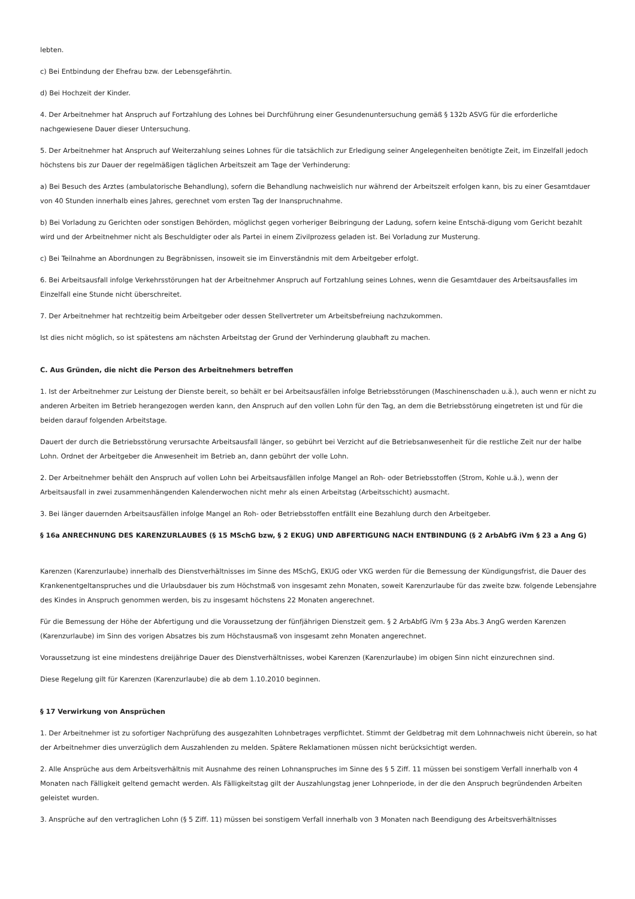lebten.
c) Bei Entbindung der Ehefrau bzw. der Lebensgefährtin.
d) Bei Hochzeit der Kinder.
4. Der Arbeitnehmer hat Anspruch auf Fortzahlung des Lohnes bei Durchführung einer Gesundenuntersuchung gemäß § 132b ASVG für die erforderliche nachgewiesene Dauer dieser Untersuchung.
5. Der Arbeitnehmer hat Anspruch auf Weiterzahlung seines Lohnes für die tatsächlich zur Erledigung seiner Angelegenheiten benötigte Zeit, im Einzelfall jedoch höchstens bis zur Dauer der regelmäßigen täglichen Arbeitszeit am Tage der Verhinderung:
a) Bei Besuch des Arztes (ambulatorische Behandlung), sofern die Behandlung nachweislich nur während der Arbeitszeit erfolgen kann, bis zu einer Gesamtdauer von 40 Stunden innerhalb eines Jahres, gerechnet vom ersten Tag der Inanspruchnahme.
b) Bei Vorladung zu Gerichten oder sonstigen Behörden, möglichst gegen vorheriger Beibringung der Ladung, sofern keine Entschä-digung vom Gericht bezahlt wird und der Arbeitnehmer nicht als Beschuldigter oder als Partei in einem Zivilprozess geladen ist. Bei Vorladung zur Musterung.
c) Bei Teilnahme an Abordnungen zu Begräbnissen, insoweit sie im Einverständnis mit dem Arbeitgeber erfolgt.
6. Bei Arbeitsausfall infolge Verkehrsstörungen hat der Arbeitnehmer Anspruch auf Fortzahlung seines Lohnes, wenn die Gesamtdauer des Arbeitsausfalles im Einzelfall eine Stunde nicht überschreitet.
7. Der Arbeitnehmer hat rechtzeitig beim Arbeitgeber oder dessen Stellvertreter um Arbeitsbefreiung nachzukommen.
Ist dies nicht möglich, so ist spätestens am nächsten Arbeitstag der Grund der Verhinderung glaubhaft zu machen.
C. Aus Gründen, die nicht die Person des Arbeitnehmers betreffen
1. Ist der Arbeitnehmer zur Leistung der Dienste bereit, so behält er bei Arbeitsausfällen infolge Betriebsstörungen (Maschinenschaden u.ä.), auch wenn er nicht zu anderen Arbeiten im Betrieb herangezogen werden kann, den Anspruch auf den vollen Lohn für den Tag, an dem die Betriebsstörung eingetreten ist und für die beiden darauf folgenden Arbeitstage.
Dauert der durch die Betriebsstörung verursachte Arbeitsausfall länger, so gebührt bei Verzicht auf die Betriebsanwesenheit für die restliche Zeit nur der halbe Lohn. Ordnet der Arbeitgeber die Anwesenheit im Betrieb an, dann gebührt der volle Lohn.
2. Der Arbeitnehmer behält den Anspruch auf vollen Lohn bei Arbeitsausfällen infolge Mangel an Roh- oder Betriebsstoffen (Strom, Kohle u.ä.), wenn der Arbeitsausfall in zwei zusammenhängenden Kalenderwochen nicht mehr als einen Arbeitstag (Arbeitsschicht) ausmacht.
3. Bei länger dauernden Arbeitsausfällen infolge Mangel an Roh- oder Betriebsstoffen entfällt eine Bezahlung durch den Arbeitgeber.
§ 16a ANRECHNUNG DES KARENZURLAUBES (§ 15 MSchG bzw, § 2 EKUG) UND ABFERTIGUNG NACH ENTBINDUNG (§ 2 ArbAbfG iVm § 23 a Ang G)
Karenzen (Karenzurlaube) innerhalb des Dienstverhältnisses im Sinne des MSchG, EKUG oder VKG werden für die Bemessung der Kündigungsfrist, die Dauer des Krankenentgeltanspruches und die Urlaubsdauer bis zum Höchstmaß von insgesamt zehn Monaten, soweit Karenzurlaube für das zweite bzw. folgende Lebensjahre des Kindes in Anspruch genommen werden, bis zu insgesamt höchstens 22 Monaten angerechnet.
Für die Bemessung der Höhe der Abfertigung und die Voraussetzung der fünfjährigen Dienstzeit gem. § 2 ArbAbfG iVm § 23a Abs.3 AngG werden Karenzen (Karenzurlaube) im Sinn des vorigen Absatzes bis zum Höchstausmaß von insgesamt zehn Monaten angerechnet.
Voraussetzung ist eine mindestens dreijährige Dauer des Dienstverhältnisses, wobei Karenzen (Karenzurlaube) im obigen Sinn nicht einzurechnen sind.
Diese Regelung gilt für Karenzen (Karenzurlaube) die ab dem 1.10.2010 beginnen.
§ 17 Verwirkung von Ansprüchen
1. Der Arbeitnehmer ist zu sofortiger Nachprüfung des ausgezahlten Lohnbetrages verpflichtet. Stimmt der Geldbetrag mit dem Lohnnachweis nicht überein, so hat der Arbeitnehmer dies unverzüglich dem Auszahlenden zu melden. Spätere Reklamationen müssen nicht berücksichtigt werden.
2. Alle Ansprüche aus dem Arbeitsverhältnis mit Ausnahme des reinen Lohnanspruches im Sinne des § 5 Ziff. 11 müssen bei sonstigem Verfall innerhalb von 4 Monaten nach Fälligkeit geltend gemacht werden. Als Fälligkeitstag gilt der Auszahlungstag jener Lohnperiode, in der die den Anspruch begründenden Arbeiten geleistet wurden.
3. Ansprüche auf den vertraglichen Lohn (§ 5 Ziff. 11) müssen bei sonstigem Verfall innerhalb von 3 Monaten nach Beendigung des Arbeitsverhältnisses